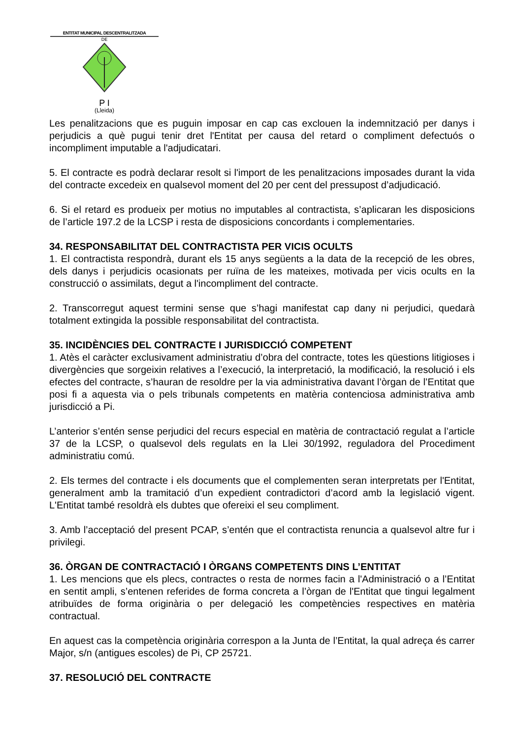ENTITAT MUNICIPAL DESCENTRALITZADA
DE
P I
(Lleida)
Les penalitzacions que es puguin imposar en cap cas exclouen la indemnització per danys i perjudicis a què pugui tenir dret l'Entitat per causa del retard o compliment defectuós o incompliment imputable a l'adjudicatari.
5. El contracte es podrà declarar resolt si l'import de les penalitzacions imposades durant la vida del contracte excedeix en qualsevol moment del 20 per cent del pressupost d’adjudicació.
6. Si el retard es produeix per motius no imputables al contractista, s’aplicaran les disposicions de l’article 197.2 de la LCSP i resta de disposicions concordants i complementaries.
34. RESPONSABILITAT DEL CONTRACTISTA PER VICIS OCULTS
1. El contractista respondrà, durant els 15 anys següents a la data de la recepció de les obres, dels danys i perjudicis ocasionats per ruïna de les mateixes, motivada per vicis ocults en la construcció o assimilats, degut a l'incompliment del contracte.
2. Transcorregut aquest termini sense que s’hagi manifestat cap dany ni perjudici, quedarà totalment extingida la possible responsabilitat del contractista.
35. INCIDÈNCIES DEL CONTRACTE I JURISDICCIÓ COMPETENT
1. Atès el caràcter exclusivament administratiu d’obra del contracte, totes les qüestions litigioses i divergències que sorgeixin relatives a l’execució, la interpretació, la modificació, la resolució i els efectes del contracte, s’hauran de resoldre per la via administrativa davant l’òrgan de l’Entitat que posi fi a aquesta via o pels tribunals competents en matèria contenciosa administrativa amb jurisdicció a Pi.
L’anterior s’entén sense perjudici del recurs especial en matèria de contractació regulat a l’article 37 de la LCSP, o qualsevol dels regulats en la Llei 30/1992, reguladora del Procediment administratiu comú.
2. Els termes del contracte i els documents que el complementen seran interpretats per l'Entitat, generalment amb la tramitació d’un expedient contradictori d’acord amb la legislació vigent. L'Entitat també resoldrà els dubtes que ofereixi el seu compliment.
3. Amb l’acceptació del present PCAP, s’entén que el contractista renuncia a qualsevol altre fur i privilegi.
36. ÒRGAN DE CONTRACTACIÓ I ÒRGANS COMPETENTS DINS L’ENTITAT
1. Les mencions que els plecs, contractes o resta de normes facin a l'Administració o a l’Entitat en sentit ampli, s’entenen referides de forma concreta a l’òrgan de l'Entitat que tingui legalment atribuïdes de forma originària o per delegació les competències respectives en matèria contractual.
En aquest cas la competència originària correspon a la Junta de l’Entitat, la qual adreça és carrer Major, s/n (antigues escoles) de Pi, CP 25721.
37. RESOLUCIÓ DEL CONTRACTE